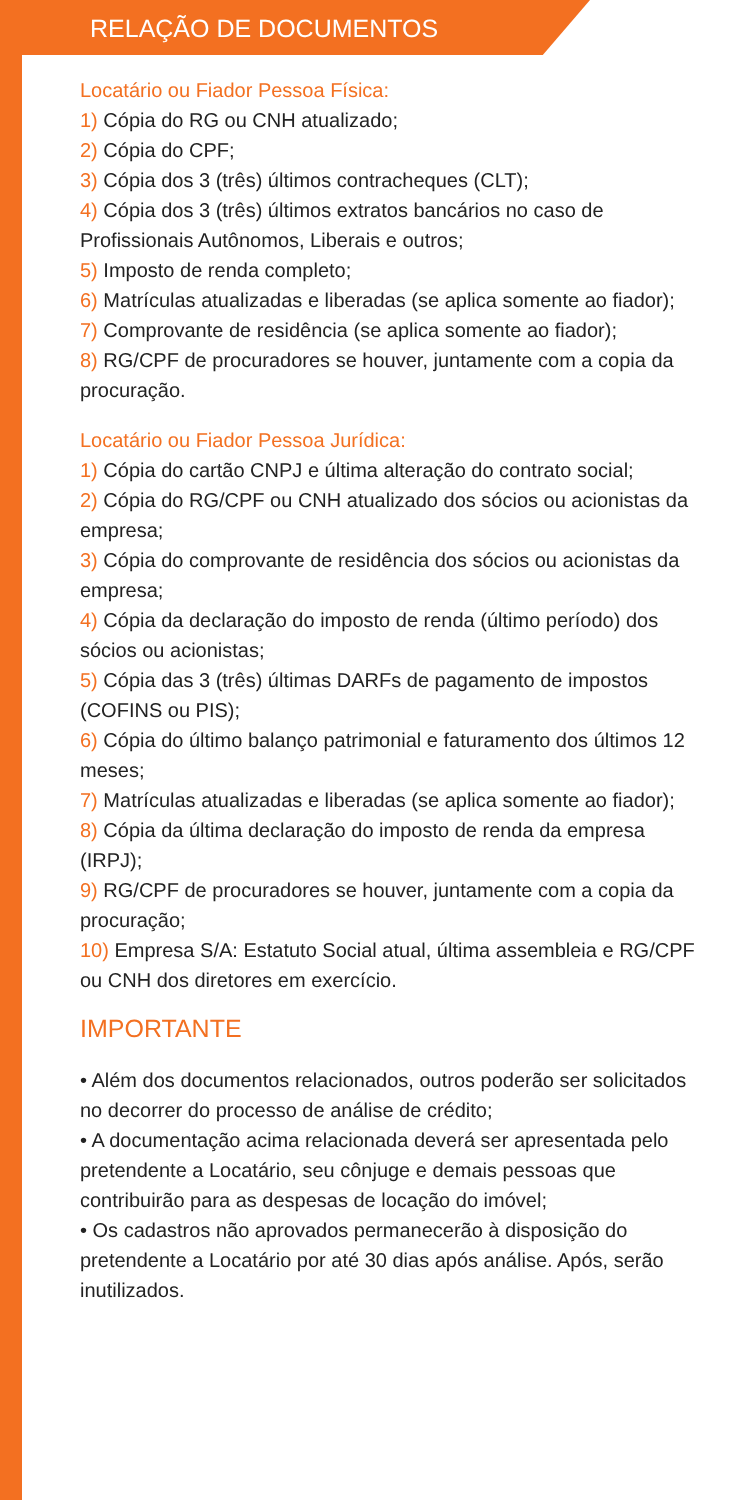RELAÇÃO DE DOCUMENTOS
Locatário ou Fiador Pessoa Física:
1) Cópia do RG ou CNH atualizado;
2) Cópia do CPF;
3) Cópia dos 3 (três) últimos contracheques (CLT);
4) Cópia dos 3 (três) últimos extratos bancários no caso de Profissionais Autônomos, Liberais e outros;
5) Imposto de renda completo;
6) Matrículas atualizadas e liberadas (se aplica somente ao fiador);
7) Comprovante de residência (se aplica somente ao fiador);
8) RG/CPF de procuradores se houver, juntamente com a copia da procuração.
Locatário ou Fiador Pessoa Jurídica:
1) Cópia do cartão CNPJ e última alteração do contrato social;
2) Cópia do RG/CPF ou CNH atualizado dos sócios ou acionistas da empresa;
3) Cópia do comprovante de residência dos sócios ou acionistas da empresa;
4) Cópia da declaração do imposto de renda (último período) dos sócios ou acionistas;
5) Cópia das 3 (três) últimas DARFs de pagamento de impostos (COFINS ou PIS);
6) Cópia do último balanço patrimonial e faturamento dos últimos 12 meses;
7) Matrículas atualizadas e liberadas (se aplica somente ao fiador);
8) Cópia da última declaração do imposto de renda da empresa (IRPJ);
9) RG/CPF de procuradores se houver, juntamente com a copia da procuração;
10) Empresa S/A: Estatuto Social atual, última assembleia e RG/CPF ou CNH dos diretores em exercício.
IMPORTANTE
• Além dos documentos relacionados, outros poderão ser solicitados no decorrer do processo de análise de crédito;
• A documentação acima relacionada deverá ser apresentada pelo pretendente a Locatário, seu cônjuge e demais pessoas que contribuirão para as despesas de locação do imóvel;
• Os cadastros não aprovados permanecerão à disposição do pretendente a Locatário por até 30 dias após análise. Após, serão inutilizados.